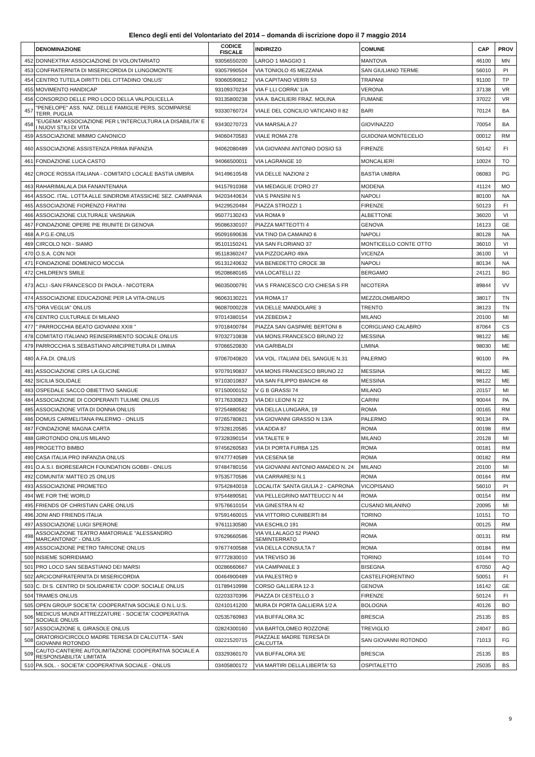Elenco degli enti del Volontariato del 2014 – domanda di iscrizione dopo il 7 maggio 2014
| | DENOMINAZIONE | CODICE FISCALE | INDIRIZZO | COMUNE | CAP | PROV |
| --- | --- | --- | --- | --- | --- | --- |
| 452 | DONNEXTRA' ASSOCIAZIONE DI VOLONTARIATO | 93056550200 | LARGO 1 MAGGIO 1 | MANTOVA | 46100 | MN |
| 453 | CONFRATERNITA DI MISERICORDIA DI LUNGOMONTE | 93057990504 | VIA TONIOLO 45 MEZZANA | SAN GIULIANO TERME | 56010 | PI |
| 454 | CENTRO TUTELA DIRITTI DEL CITTADINO 'ONLUS' | 93060590812 | VIA CAPITANO VERRI 53 | TRAPANI | 91100 | TP |
| 455 | MOVIMENTO HANDICAP | 93109370234 | VIA F LLI CORRA' 1/A | VERONA | 37138 | VR |
| 456 | CONSORZIO DELLE PRO LOCO DELLA VALPOLICELLA | 93135800238 | VIA A. BACILIERI FRAZ. MOLINA | FUMANE | 37022 | VR |
| 457 | "PENELOPE" ASS. NAZ. DELLE FAMIGLIE PERS. SCOMPARSE TERR. PUGLIA | 93330760724 | VIALE DEL CONCILIO VATICANO II 82 | BARI | 70124 | BA |
| 458 | "EUGEMA" ASSOCIAZIONE PER L'INTERCULTURA LA DISABILITA' E I NUOVI STILI DI VITA | 93430270723 | VIA MARSALA 27 | GIOVINAZZO | 70054 | BA |
| 459 | ASSOCIAZIONE MIMMO CANONICO | 94060470583 | VIALE ROMA 278 | GUIDONIA MONTECELIO | 00012 | RM |
| 460 | ASSOCIAZIONE ASSISTENZA PRIMA INFANZIA | 94062080489 | VIA GIOVANNI ANTONIO DOSIO 53 | FIRENZE | 50142 | FI |
| 461 | FONDAZIONE LUCA CASTO | 94066500011 | VIA LAGRANGE 10 | MONCALIERI | 10024 | TO |
| 462 | CROCE ROSSA ITALIANA - COMITATO LOCALE BASTIA UMBRA | 94149610548 | VIA DELLE NAZIONI 2 | BASTIA UMBRA | 06083 | PG |
| 463 | RAHARIMALALA DIA FANANTENANA | 94157910368 | VIA MEDAGLIE D'ORO 27 | MODENA | 41124 | MO |
| 464 | ASSOC. ITAL. LOTTA ALLE SINDROMI ATASSICHE SEZ. CAMPANIA | 94203440634 | VIA S PANSINI N 5 | NAPOLI | 80100 | NA |
| 465 | ASSOCIAZIONE FIORENZO FRATINI | 94229520484 | PIAZZA STROZZI 1 | FIRENZE | 50123 | FI |
| 466 | ASSOCIAZIONE CULTURALE VAISNAVA | 95077130243 | VIA ROMA 9 | ALBETTONE | 36020 | VI |
| 467 | FONDAZIONE OPERE PIE RIUNITE DI GENOVA | 95086330107 | PIAZZA MATTEOTTI 4 | GENOVA | 16123 | GE |
| 468 | A.P.G.E-ONLUS | 95091690636 | VIA TINO DA CAMAINO 6 | NAPOLI | 80128 | NA |
| 469 | CIRCOLO NOI - SIAMO | 95101150241 | VIA SAN FLORIANO 37 | MONTICELLO CONTE OTTO | 36010 | VI |
| 470 | O.S.A. CON NOI | 95118360247 | VIA PIZZOCARO 49/A | VICENZA | 36100 | VI |
| 471 | FONDAZIONE DOMENICO MOCCIA | 95131240632 | VIA BENEDETTO CROCE 38 | NAPOLI | 80134 | NA |
| 472 | CHILDREN'S SMILE | 95208680165 | VIA LOCATELLI 22 | BERGAMO | 24121 | BG |
| 473 | ACLI -SAN FRANCESCO DI PAOLA - NICOTERA | 96035000791 | VIA S FRANCESCO C/O CHIESA S FR | NICOTERA | 89844 | VV |
| 474 | ASSOCIAZIONE EDUCAZIONE PER LA VITA-ONLUS | 96063130221 | VIA ROMA 17 | MEZZOLOMBARDO | 38017 | TN |
| 475 | "ORA VEGLIA" ONLUS | 96087000228 | VIA DELLE MANDOLARE 3 | TRENTO | 38123 | TN |
| 476 | CENTRO CULTURALE DI MILANO | 97014380154 | VIA ZEBEDIA 2 | MILANO | 20100 | MI |
| 477 | " PARROCCHIA BEATO GIOVANNI XXIII " | 97018400784 | PIAZZA SAN GASPARE BERTONI 8 | CORIGLIANO CALABRO | 87064 | CS |
| 478 | COMITATO ITALIANO REINSERIMENTO SOCIALE ONLUS | 97032710838 | VIA MONS.FRANCESCO BRUNO 22 | MESSINA | 98122 | ME |
| 479 | PARROCCHIA S.SEBASTIANO ARCIPRETURA DI LIMINA | 97066520830 | VIA GARIBALDI | LIMINA | 98030 | ME |
| 480 | A.FA.DI. ONLUS | 97067040820 | VIA VOL. ITALIANI DEL SANGUE N.31 | PALERMO | 90100 | PA |
| 481 | ASSOCIAZIONE CIRS LA GLICINE | 97079190837 | VIA MONS FRANCESCO BRUNO 22 | MESSINA | 98122 | ME |
| 482 | SICILIA SOLIDALE | 97103010837 | VIA SAN FILIPPO BIANCHI 48 | MESSINA | 98122 | ME |
| 483 | OSPEDALE SACCO OBIETTIVO SANGUE | 97150000152 | V G B GRASSI 74 | MILANO | 20157 | MI |
| 484 | ASSOCIAZIONE DI COOPERANTI TULIME ONLUS | 97176330823 | VIA DEI LEONI N 22 | CARINI | 90044 | PA |
| 485 | ASSOCIAZIONE VITA DI DONNA ONLUS | 97254880582 | VIA DELLA LUNGARA, 19 | ROMA | 00165 | RM |
| 486 | DOMUS CARMELITANA PALERMO - ONLUS | 97265780821 | VIA GIOVANNI GRASSO N 13/A | PALERMO | 90134 | PA |
| 487 | FONDAZIONE MAGNA CARTA | 97328120585 | VIA ADDA 87 | ROMA | 00198 | RM |
| 488 | GIROTONDO ONLUS MILANO | 97328390154 | VIA TALETE 9 | MILANO | 20128 | MI |
| 489 | PROGETTO BIMBO | 97456260583 | VIA DI PORTA FURBA 125 | ROMA | 00181 | RM |
| 490 | CASA ITALIA PRO INFANZIA ONLUS | 97477740589 | VIA CESENA 58 | ROMA | 00182 | RM |
| 491 | O.A.S.I. BIORESEARCH FOUNDATION GOBBI - ONLUS | 97484780156 | VIA GIOVANNI ANTONIO AMADEO N. 24 | MILANO | 20100 | MI |
| 492 | COMUNITA' MATTEO 25 ONLUS | 97535770586 | VIA CARRARESI N.1 | ROMA | 00164 | RM |
| 493 | ASSOCIAZIONE PROMETEO | 97542840018 | LOCALITA' SANTA GIULIA 2 - CAPRONA | VICOPISANO | 56010 | PI |
| 494 | WE FOR THE WORLD | 97544890581 | VIA PELLEGRINO MATTEUCCI N 44 | ROMA | 00154 | RM |
| 495 | FRIENDS OF CHRISTIAN CARE ONLUS | 97576610154 | VIA GINESTRA N 42 | CUSANO MILANINO | 20095 | MI |
| 496 | JONI AND FRIENDS ITALIA | 97591460015 | VIA VITTORIO CUNIBERTI 84 | TORINO | 10151 | TO |
| 497 | ASSOCIAZIONE LUIGI SPERONE | 97611130580 | VIA ESCHILO 191 | ROMA | 00125 | RM |
| 498 | ASSOCIAZIONE TEATRO AMATORIALE "ALESSANDRO MARCANTONIO" - ONLUS | 97629660586 | VIA VILLALAGO 52 PIANO SEMINTERRATO | ROMA | 00131 | RM |
| 499 | ASSOCIAZIONE PIETRO TARICONE ONLUS | 97677400588 | VIA DELLA CONSULTA 7 | ROMA | 00184 | RM |
| 500 | INSIEME SORRIDIAMO | 97772830010 | VIA TREVISO 36 | TORINO | 10144 | TO |
| 501 | PRO LOCO SAN SEBASTIANO DEI MARSI | 00286660667 | VIA CAMPANILE 3 | BISEGNA | 67050 | AQ |
| 502 | ARCICONFRATERNITA DI MISERICORDIA | 00464900489 | VIA PALESTRO 9 | CASTELFIORENTINO | 50051 | FI |
| 503 | C. DI S. CENTRO DI SOLIDARIETA' COOP. SOCIALE ONLUS | 01789410998 | CORSO GALLIERA 12-3 | GENOVA | 16142 | GE |
| 504 | TRAMES ONLUS | 02203370396 | PIAZZA DI CESTELLO 3 | FIRENZE | 50124 | FI |
| 505 | OPEN GROUP SOCIETA' COOPERATIVA SOCIALE O.N.L.U.S. | 02410141200 | MURA DI PORTA GALLIERA 1/2 A | BOLOGNA | 40126 | BO |
| 506 | MEDICUS MUNDI ATTREZZATURE - SOCIETA' COOPERATIVA SOCIALE ONLUS | 02535760983 | VIA BUFFALORA 3C | BRESCIA | 25135 | BS |
| 507 | ASSOCIAZIONE IL GIRASOLE ONLUS | 02824300160 | VIA BARTOLOMEO ROZZONE | TREVIGLIO | 24047 | BG |
| 508 | ORATORIO/CIRCOLO MADRE TERESA DI CALCUTTA - SAN GIOVANNI ROTONDO | 03221520715 | PIAZZALE MADRE TERESA DI CALCUTTA | SAN GIOVANNI ROTONDO | 71013 | FG |
| 509 | CAUTO-CANTIERE AUTOLIMITAZIONE COOPERATIVA SOCIALE A RESPONSABILITA' LIMITATA | 03329360170 | VIA BUFFALORA 3/E | BRESCIA | 25135 | BS |
| 510 | PA.SOL. - SOCIETA' COOPERATIVA SOCIALE - ONLUS | 03405800172 | VIA MARTIRI DELLA LIBERTA' 53 | OSPITALETTO | 25035 | BS |
9